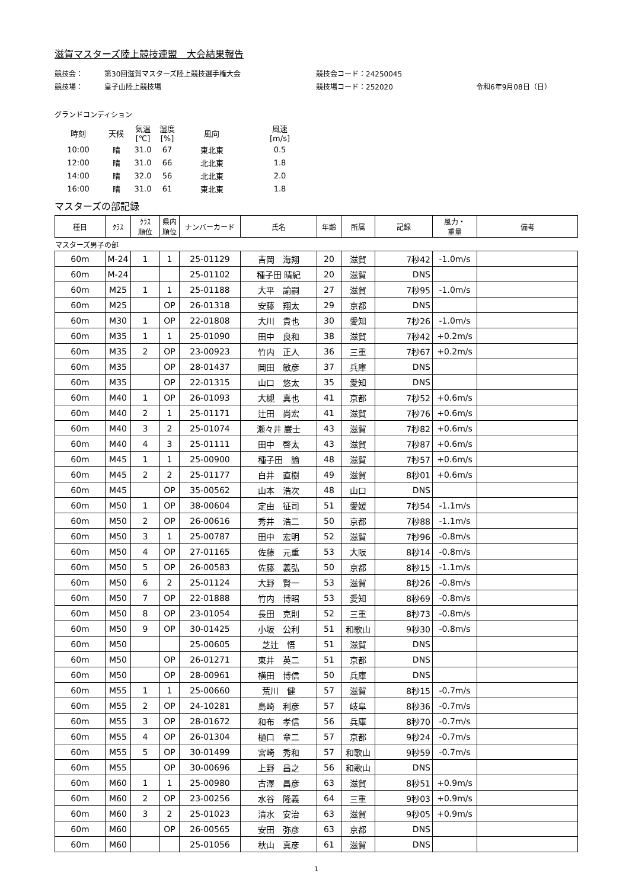滋賀マスターズ陸上競技連盟　大会結果報告
競技会： 第30回滋賀マスターズ陸上競技選手権大会 競技会コード：24250045
競技場： 皇子山陸上競技場 競技場コード：252020 令和6年9月08日（日）
グランドコンディション
| 時刻 | 天候 | 気温 [℃] | 湿度 [%] | 風向 | 風速 [m/s] |
| 10:00 | 晴 | 31.0 | 67 | 東北東 | 0.5 |
| 12:00 | 晴 | 31.0 | 66 | 北北東 | 1.8 |
| 14:00 | 晴 | 32.0 | 56 | 北北東 | 2.0 |
| 16:00 | 晴 | 31.0 | 61 | 東北東 | 1.8 |
マスターズの部記録
| 種目 | ｸﾗｽ | ｸﾗｽ 順位 | 県内 順位 | ナンバーカード | 氏名 | 年齢 | 所属 | 記録 | 風力・ 重量 | 備考 |
| --- | --- | --- | --- | --- | --- | --- | --- | --- | --- | --- |
| マスターズ男子の部 | | | | | | | | | | |
| 60m | M-24 | 1 | 1 | 25-01129 | 吉岡 海翔 | 20 | 滋賀 | 7秒42 | -1.0m/s | |
| 60m | M-24 | | | 25-01102 | 種子田 晴紀 | 20 | 滋賀 | DNS | | |
| 60m | M25 | 1 | 1 | 25-01188 | 大平 諭嗣 | 27 | 滋賀 | 7秒95 | -1.0m/s | |
| 60m | M25 | | OP | 26-01318 | 安藤 翔太 | 29 | 京都 | DNS | | |
| 60m | M30 | 1 | OP | 22-01808 | 大川 貴也 | 30 | 愛知 | 7秒26 | -1.0m/s | |
| 60m | M35 | 1 | 1 | 25-01090 | 田中 良和 | 38 | 滋賀 | 7秒42 | +0.2m/s | |
| 60m | M35 | 2 | OP | 23-00923 | 竹内 正人 | 36 | 三重 | 7秒67 | +0.2m/s | |
| 60m | M35 | | OP | 28-01437 | 岡田 敏彦 | 37 | 兵庫 | DNS | | |
| 60m | M35 | | OP | 22-01315 | 山口 悠太 | 35 | 愛知 | DNS | | |
| 60m | M40 | 1 | OP | 26-01093 | 大槻 真也 | 41 | 京都 | 7秒52 | +0.6m/s | |
| 60m | M40 | 2 | 1 | 25-01171 | 辻田 尚宏 | 41 | 滋賀 | 7秒76 | +0.6m/s | |
| 60m | M40 | 3 | 2 | 25-01074 | 瀬々井 巌士 | 43 | 滋賀 | 7秒82 | +0.6m/s | |
| 60m | M40 | 4 | 3 | 25-01111 | 田中 啓太 | 43 | 滋賀 | 7秒87 | +0.6m/s | |
| 60m | M45 | 1 | 1 | 25-00900 | 種子田 諭 | 48 | 滋賀 | 7秒57 | +0.6m/s | |
| 60m | M45 | 2 | 2 | 25-01177 | 白井 直樹 | 49 | 滋賀 | 8秒01 | +0.6m/s | |
| 60m | M45 | | OP | 35-00562 | 山本 浩次 | 48 | 山口 | DNS | | |
| 60m | M50 | 1 | OP | 38-00604 | 定由 征司 | 51 | 愛媛 | 7秒54 | -1.1m/s | |
| 60m | M50 | 2 | OP | 26-00616 | 秀井 浩二 | 50 | 京都 | 7秒88 | -1.1m/s | |
| 60m | M50 | 3 | 1 | 25-00787 | 田中 宏明 | 52 | 滋賀 | 7秒96 | -0.8m/s | |
| 60m | M50 | 4 | OP | 27-01165 | 佐藤 元重 | 53 | 大阪 | 8秒14 | -0.8m/s | |
| 60m | M50 | 5 | OP | 26-00583 | 佐藤 義弘 | 50 | 京都 | 8秒15 | -1.1m/s | |
| 60m | M50 | 6 | 2 | 25-01124 | 大野 賢一 | 53 | 滋賀 | 8秒26 | -0.8m/s | |
| 60m | M50 | 7 | OP | 22-01888 | 竹内 博昭 | 53 | 愛知 | 8秒69 | -0.8m/s | |
| 60m | M50 | 8 | OP | 23-01054 | 長田 克則 | 52 | 三重 | 8秒73 | -0.8m/s | |
| 60m | M50 | 9 | OP | 30-01425 | 小坂 公利 | 51 | 和歌山 | 9秒30 | -0.8m/s | |
| 60m | M50 | | | 25-00605 | 芝辻 悟 | 51 | 滋賀 | DNS | | |
| 60m | M50 | | OP | 26-01271 | 東井 英二 | 51 | 京都 | DNS | | |
| 60m | M50 | | OP | 28-00961 | 横田 博信 | 50 | 兵庫 | DNS | | |
| 60m | M55 | 1 | 1 | 25-00660 | 荒川 健 | 57 | 滋賀 | 8秒15 | -0.7m/s | |
| 60m | M55 | 2 | OP | 24-10281 | 島崎 利彦 | 57 | 岐阜 | 8秒36 | -0.7m/s | |
| 60m | M55 | 3 | OP | 28-01672 | 和布 孝信 | 56 | 兵庫 | 8秒70 | -0.7m/s | |
| 60m | M55 | 4 | OP | 26-01304 | 樋口 章二 | 57 | 京都 | 9秒24 | -0.7m/s | |
| 60m | M55 | 5 | OP | 30-01499 | 宮崎 秀和 | 57 | 和歌山 | 9秒59 | -0.7m/s | |
| 60m | M55 | | OP | 30-00696 | 上野 昌之 | 56 | 和歌山 | DNS | | |
| 60m | M60 | 1 | 1 | 25-00980 | 古澤 昌彦 | 63 | 滋賀 | 8秒51 | +0.9m/s | |
| 60m | M60 | 2 | OP | 23-00256 | 水谷 隆義 | 64 | 三重 | 9秒03 | +0.9m/s | |
| 60m | M60 | 3 | 2 | 25-01023 | 清水 安治 | 63 | 滋賀 | 9秒05 | +0.9m/s | |
| 60m | M60 | | OP | 26-00565 | 安田 弥彦 | 63 | 京都 | DNS | | |
| 60m | M60 | | | 25-01056 | 秋山 真彦 | 61 | 滋賀 | DNS | | |
1